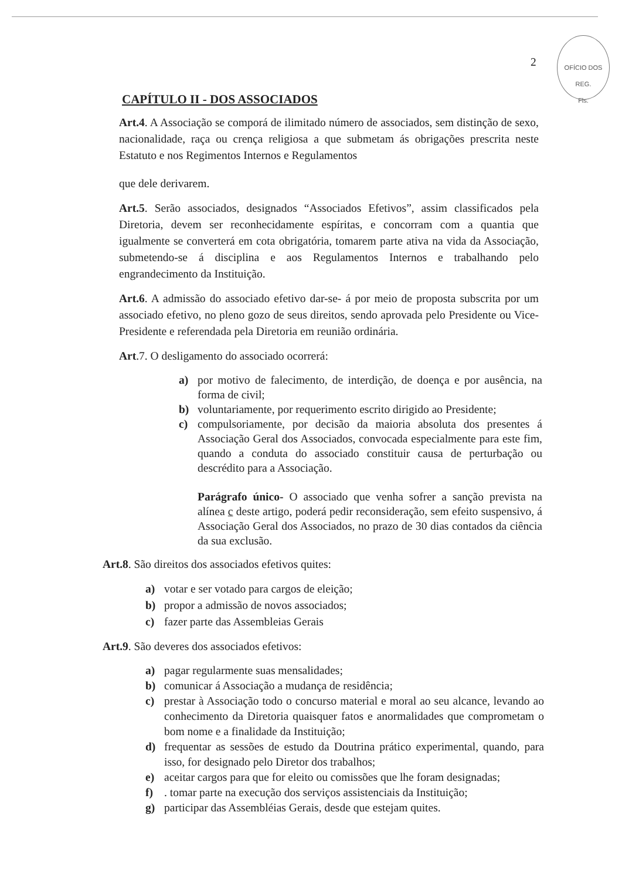2
OFÍCIO DOS REG.
Fls.
CAPÍTULO II - DOS ASSOCIADOS
Art.4. A Associação se comporá de ilimitado número de associados, sem distinção de sexo, nacionalidade, raça ou crença religiosa a que submetam ás obrigações prescrita neste Estatuto e nos Regimentos Internos e Regulamentos
que dele derivarem.
Art.5. Serão associados, designados “Associados Efetivos”, assim classificados pela Diretoria, devem ser reconhecidamente espíritas, e concorram com a quantia que igualmente se converterá em cota obrigatória, tomarem parte ativa na vida da Associação, submetendo-se á disciplina e aos Regulamentos Internos e trabalhando pelo engrandecimento da Instituição.
Art.6. A admissão do associado efetivo dar-se- á por meio de proposta subscrita por um associado efetivo, no pleno gozo de seus direitos, sendo aprovada pelo Presidente ou Vice-Presidente e referendada pela Diretoria em reunião ordinária.
Art.7. O desligamento do associado ocorrerá:
a) por motivo de falecimento, de interdição, de doença e por ausência, na forma de civil;
b) voluntariamente, por requerimento escrito dirigido ao Presidente;
c) compulsoriamente, por decisão da maioria absoluta dos presentes á Associação Geral dos Associados, convocada especialmente para este fim, quando a conduta do associado constituir causa de perturbação ou descrédito para a Associação.
Parágrafo único- O associado que venha sofrer a sanção prevista na alínea c deste artigo, poderá pedir reconsideração, sem efeito suspensivo, á Associação Geral dos Associados, no prazo de 30 dias contados da ciência da sua exclusão.
Art.8. São direitos dos associados efetivos quites:
a) votar e ser votado para cargos de eleição;
b) propor a admissão de novos associados;
c) fazer parte das Assembleias Gerais
Art.9. São deveres dos associados efetivos:
a) pagar regularmente suas mensalidades;
b) comunicar á Associação a mudança de residência;
c) prestar à Associação todo o concurso material e moral ao seu alcance, levando ao conhecimento da Diretoria quaisquer fatos e anormalidades que comprometam o bom nome e a finalidade da Instituição;
d) frequentar as sessões de estudo da Doutrina prático experimental, quando, para isso, for designado pelo Diretor dos trabalhos;
e) aceitar cargos para que for eleito ou comissões que lhe foram designadas;
f). tomar parte na execução dos serviços assistenciais da Instituição;
g) participar das Assembléias Gerais, desde que estejam quites.